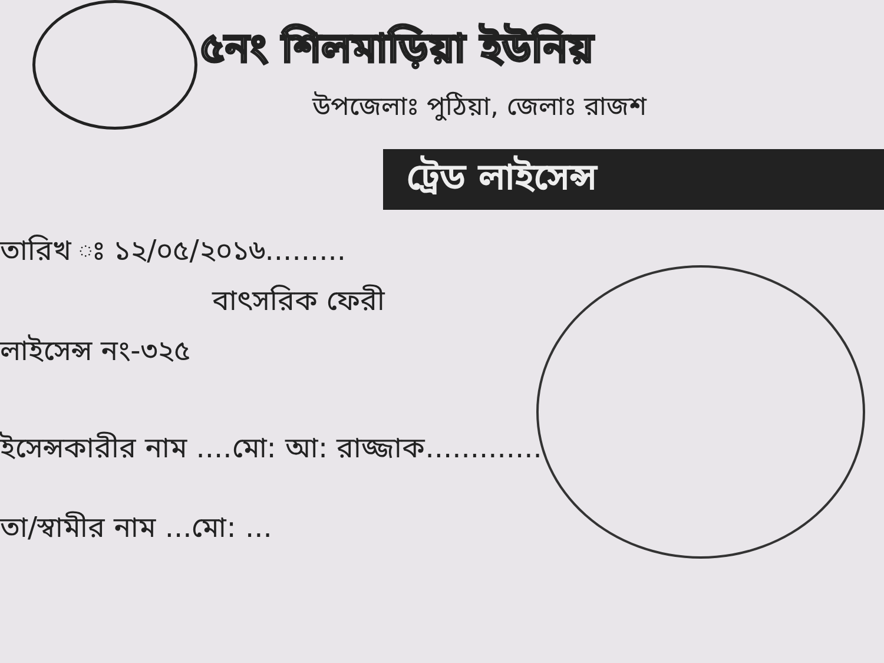৫নং শিলমাড়িয়া ইউনিয়
উপজেলাঃ পুঠিয়া, জেলাঃ রাজশ
ট্রেড লাইসেন্স
তারিখ ঃ ১২/০৫/২০১৬.........
বাৎসরিক ফেরী
লাইসেন্স নং-৩২৫
ইসেন্সকারীর নাম ....মো: আ: রাজ্জাক.............
তা/স্বামীর নাম ...মো: ...